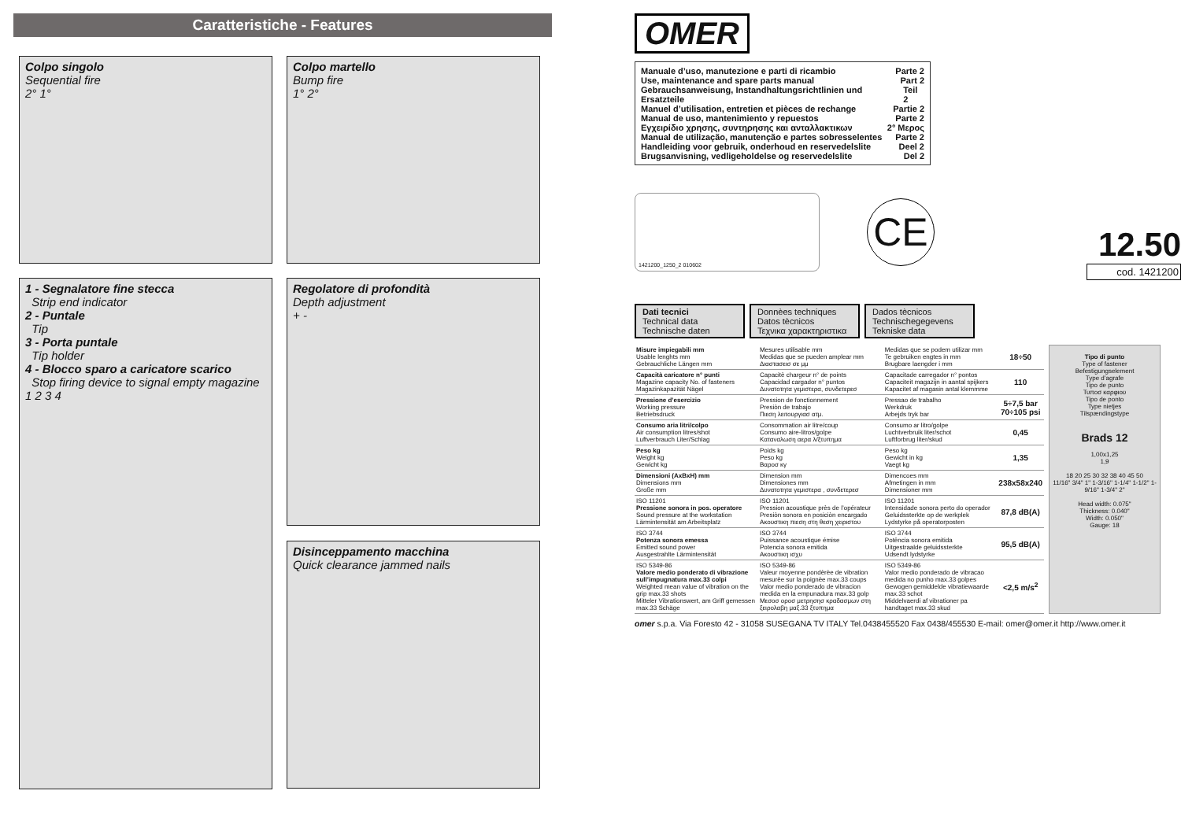Caratteristiche - Features
Colpo singolo
Sequential fire
2° 1°
Colpo martello
Bump fire
1° 2°
1 - Segnalatore fine stecca
Strip end indicator
2 - Puntale
Tip
3 - Porta puntale
Tip holder
4 - Blocco sparo a caricatore scarico
Stop firing device to signal empty magazine
1 2 3 4
Regolatore di profondità
Depth adjustment
+ -
Disinceppamento macchina
Quick clearance jammed nails
OMER
Manuale d’uso, manutezione e parti di ricambio Parte 2
Use, maintenance and spare parts manual Part 2
Gebrauchsanweisung, Instandhaltungsrichtlinien und Ersatzteile Teil 2
Manuel d’utilisation, entretien et pièces de rechange Partie 2
Manual de uso, mantenimiento y repuestos Parte 2
Εγχειρίδιο χρησης, συντηρησης και ανταλλακτικων 2° Μερος
Manual de utilização, manutenção e partes sobresselentes Parte 2
Handleiding voor gebruik, onderhoud en reservedelslite Deel 2
Brugsanvisning, vedligeholdelse og reservedelslite Del 2
1421200_1250_2 010602
CE
12.50
cod. 1421200
Dati tecnici
Technical data
Technische daten
Donnèes techniques
Datos tècnicos
Τεχνικα χαρακτηριστικα
Dados tècnicos
Technischegegevens
Tekniske data
| Misure impiegabili mm Usable lenghts mm Gebrauchliche Längen mm | Mesures utilisable mm Medidas que se pueden amplear mm Διαστασεισ σε μμ | Medidas que se podem utilizar mm Te gebruiken engtes in mm Brugbare laengder i mm | 18÷50 |
| Capacità caricatore n° punti Magazine capacity No. of fasteners Magazinkapazität Nägel | Capacitè chargeur n° de points Capacidad cargador n° puntos Δυνατοτητα γεμιστερα, συνδετερεσ | Capacitade carregador n° pontos Capaciteit magazijn in aantal spijkers Kapacitet af magasin antal klemmme | 110 |
| Pressione d’esercizio Working pressure Betriebsdruck | Pression de fonctionnement Presiòn de trabajo Πιεση λειτουργιασ ατμ. | Pressao de trabalho Werkdruk Arbejds tryk bar | 5÷7,5 bar 70÷105 psi |
| Consumo aria litri/colpo Air consumption litres/shot Luftverbrauch Liter/Schlag | Consommation air litre/coup Consumo aire-litros/golpe Καταναλωση αερα λ/ξτυπημα | Consumo ar litro/golpe Luchtverbruik liter/schot Luftforbrug liter/skud | 0,45 |
| Peso kg Weight kg Gewicht kg | Poids kg Peso kg Βαροσ κγ | Peso kg Gewicht in kg Vaegt kg | 1,35 |
| Dimensioni (AxBxH) mm Dimensions mm Große mm | Dimension mm Dimensiones mm Δυνατοτητα γεμιστερα , συνδετερεσ | Dimencoes mm Afmetingen in mm Dimensioner mm | 238x58x240 |
| ISO 11201 Pressione sonora in pos. operatore Sound pressure at the workstation Lärmintensität am Arbeitsplatz | ISO 11201 Pression acoustique près de l’opérateur Presiòn sonora en posiciòn encargado Ακουστικη πιεση στη θεση χειριστου | ISO 11201 Intensidade sonora perto do operador Geluidssterkte op de werkplek Lydstyrke på operatorposten | 87,8 dB(A) |
| ISO 3744 Potenza sonora emessa Emitted sound power Ausgestrahlte Lärmintensität | ISO 3744 Puissance acoustique émise Potencia sonora emitida Ακουστικη ισχυ | ISO 3744 Potência sonora emitida Uitgestraalde geluidssterkte Udsendt lydstyrke | 95,5 dB(A) |
| ISO 5349-86 Valore medio ponderato di vibrazione sull’impugnatura max.33 colpi Weighted mean value of vibration on the grip max.33 shots Mitteler Vibrationswert, am Griff gemessen max.33 Schäge | ISO 5349-86 Valeur moyenne pondèrèe de vibration mesurèe sur la poignèe max.33 coups Valor medio ponderado de vibracion medida en la empunadura max.33 golp Μεσοσ οροσ μετρησησ κραδασμων στη ξειρολαβη μαξ.33 ξτυπημα | ISO 5349-86 Valor medio ponderado de vibracao medida no punho max.33 golpes Gewogen gemiddelde vibratiewaarde max.33 schot Middelvaerdi af vibrationer pa handtaget max.33 skud | <2,5 m/s<sup>2</sup> |
Tipo di punto
Type of fastener
Befestigungselement
Type d’agrafe
Tipo de punto
Τυποσ καρφιου
Tipo de ponto
Type nietjes
Tilspændingstype
Brads 12
1,00x1,25
1,9
18 20 25 30 32 38 40 45 50
11/16" 3/4" 1" 1-3/16" 1-1/4" 1-1/2" 1-9/16" 1-3/4" 2"
Head width: 0.075"
Thickness: 0.040"
Width: 0.050"
Gauge: 18
omer s.p.a. Via Foresto 42 - 31058 SUSEGANA TV ITALY Tel.0438455520 Fax 0438/455530 E-mail: omer@omer.it http://www.omer.it